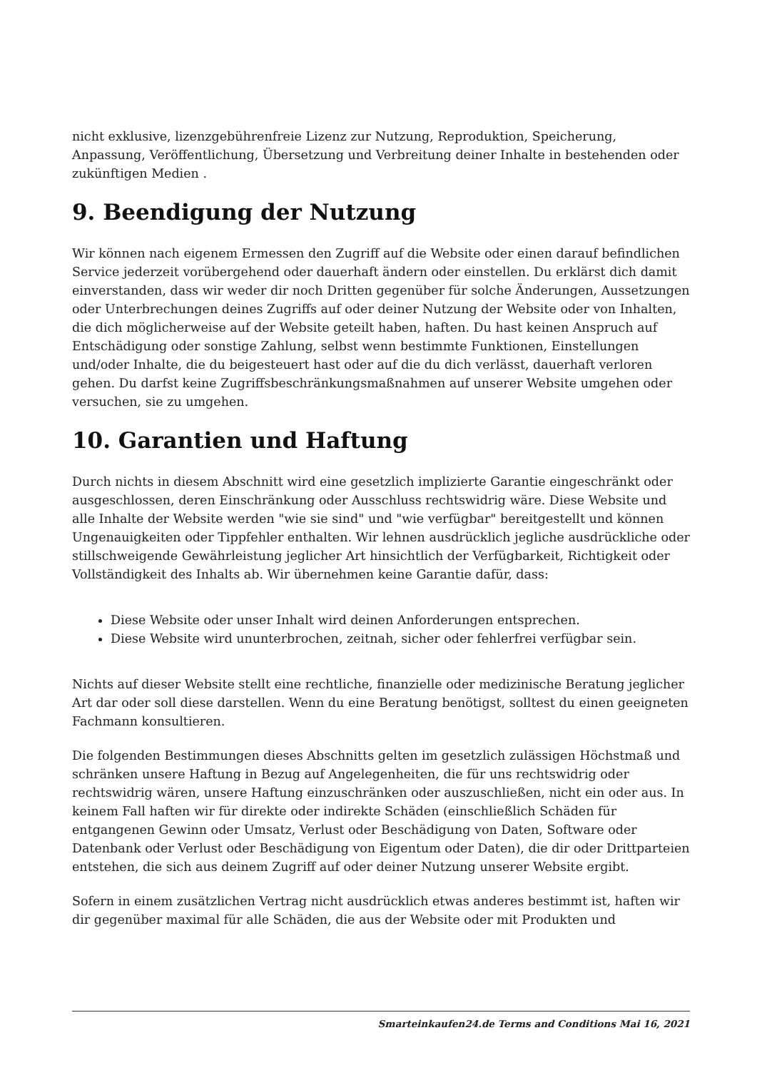nicht exklusive, lizenzgebührenfreie Lizenz zur Nutzung, Reproduktion, Speicherung, Anpassung, Veröffentlichung, Übersetzung und Verbreitung deiner Inhalte in bestehenden oder zukünftigen Medien .
9. Beendigung der Nutzung
Wir können nach eigenem Ermessen den Zugriff auf die Website oder einen darauf befindlichen Service jederzeit vorübergehend oder dauerhaft ändern oder einstellen. Du erklärst dich damit einverstanden, dass wir weder dir noch Dritten gegenüber für solche Änderungen, Aussetzungen oder Unterbrechungen deines Zugriffs auf oder deiner Nutzung der Website oder von Inhalten, die dich möglicherweise auf der Website geteilt haben, haften. Du hast keinen Anspruch auf Entschädigung oder sonstige Zahlung, selbst wenn bestimmte Funktionen, Einstellungen und/oder Inhalte, die du beigesteuert hast oder auf die du dich verlässt, dauerhaft verloren gehen. Du darfst keine Zugriffsbeschränkungsmaßnahmen auf unserer Website umgehen oder versuchen, sie zu umgehen.
10. Garantien und Haftung
Durch nichts in diesem Abschnitt wird eine gesetzlich implizierte Garantie eingeschränkt oder ausgeschlossen, deren Einschränkung oder Ausschluss rechtswidrig wäre. Diese Website und alle Inhalte der Website werden "wie sie sind" und "wie verfügbar" bereitgestellt und können Ungenauigkeiten oder Tippfehler enthalten. Wir lehnen ausdrücklich jegliche ausdrückliche oder stillschweigende Gewährleistung jeglicher Art hinsichtlich der Verfügbarkeit, Richtigkeit oder Vollständigkeit des Inhalts ab. Wir übernehmen keine Garantie dafür, dass:
Diese Website oder unser Inhalt wird deinen Anforderungen entsprechen.
Diese Website wird ununterbrochen, zeitnah, sicher oder fehlerfrei verfügbar sein.
Nichts auf dieser Website stellt eine rechtliche, finanzielle oder medizinische Beratung jeglicher Art dar oder soll diese darstellen. Wenn du eine Beratung benötigst, solltest du einen geeigneten Fachmann konsultieren.
Die folgenden Bestimmungen dieses Abschnitts gelten im gesetzlich zulässigen Höchstmaß und schränken unsere Haftung in Bezug auf Angelegenheiten, die für uns rechtswidrig oder rechtswidrig wären, unsere Haftung einzuschränken oder auszuschließen, nicht ein oder aus. In keinem Fall haften wir für direkte oder indirekte Schäden (einschließlich Schäden für entgangenen Gewinn oder Umsatz, Verlust oder Beschädigung von Daten, Software oder Datenbank oder Verlust oder Beschädigung von Eigentum oder Daten), die dir oder Drittparteien entstehen, die sich aus deinem Zugriff auf oder deiner Nutzung unserer Website ergibt.
Sofern in einem zusätzlichen Vertrag nicht ausdrücklich etwas anderes bestimmt ist, haften wir dir gegenüber maximal für alle Schäden, die aus der Website oder mit Produkten und
Smarteinkaufen24.de Terms and Conditions Mai 16, 2021